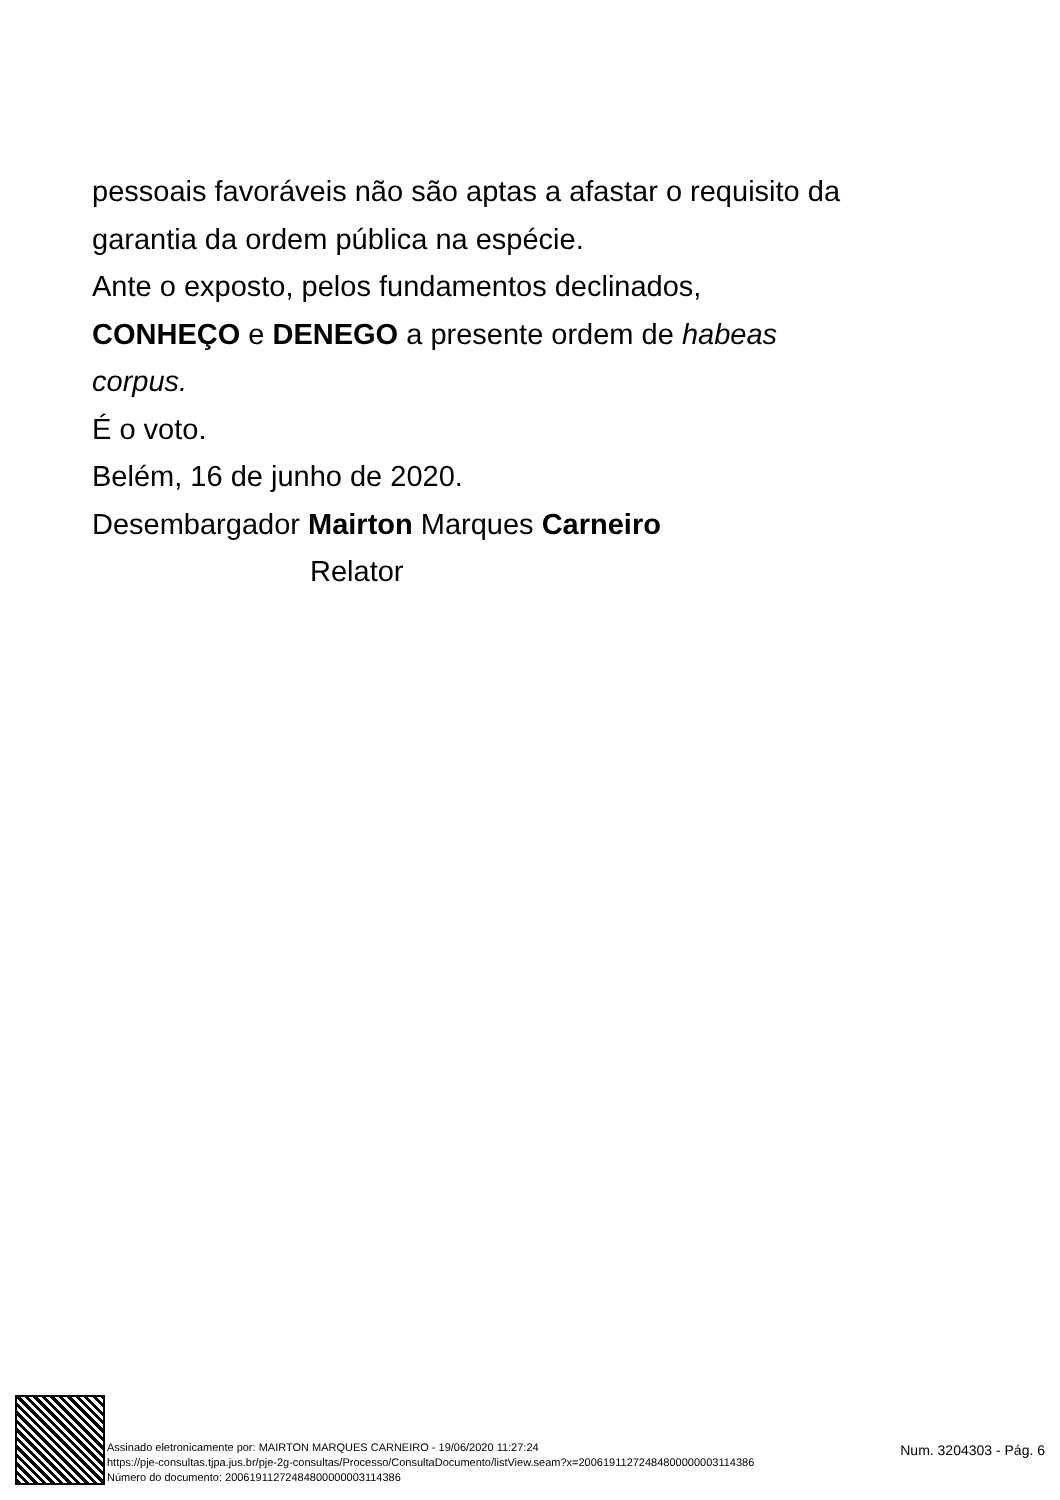pessoais favoráveis não são aptas a afastar o requisito da
garantia da ordem pública na espécie.
Ante o exposto, pelos fundamentos declinados,
CONHEÇO e DENEGO a presente ordem de habeas
corpus.
É o voto.
Belém, 16 de junho de 2020.
Desembargador Mairton Marques Carneiro
Relator
Assinado eletronicamente por: MAIRTON MARQUES CARNEIRO - 19/06/2020 11:27:24
https://pje-consultas.tjpa.jus.br/pje-2g-consultas/Processo/ConsultaDocumento/listView.seam?x=20061911272484800000003114386
Número do documento: 20061911272484800000003114386
Num. 3204303 - Pág. 6